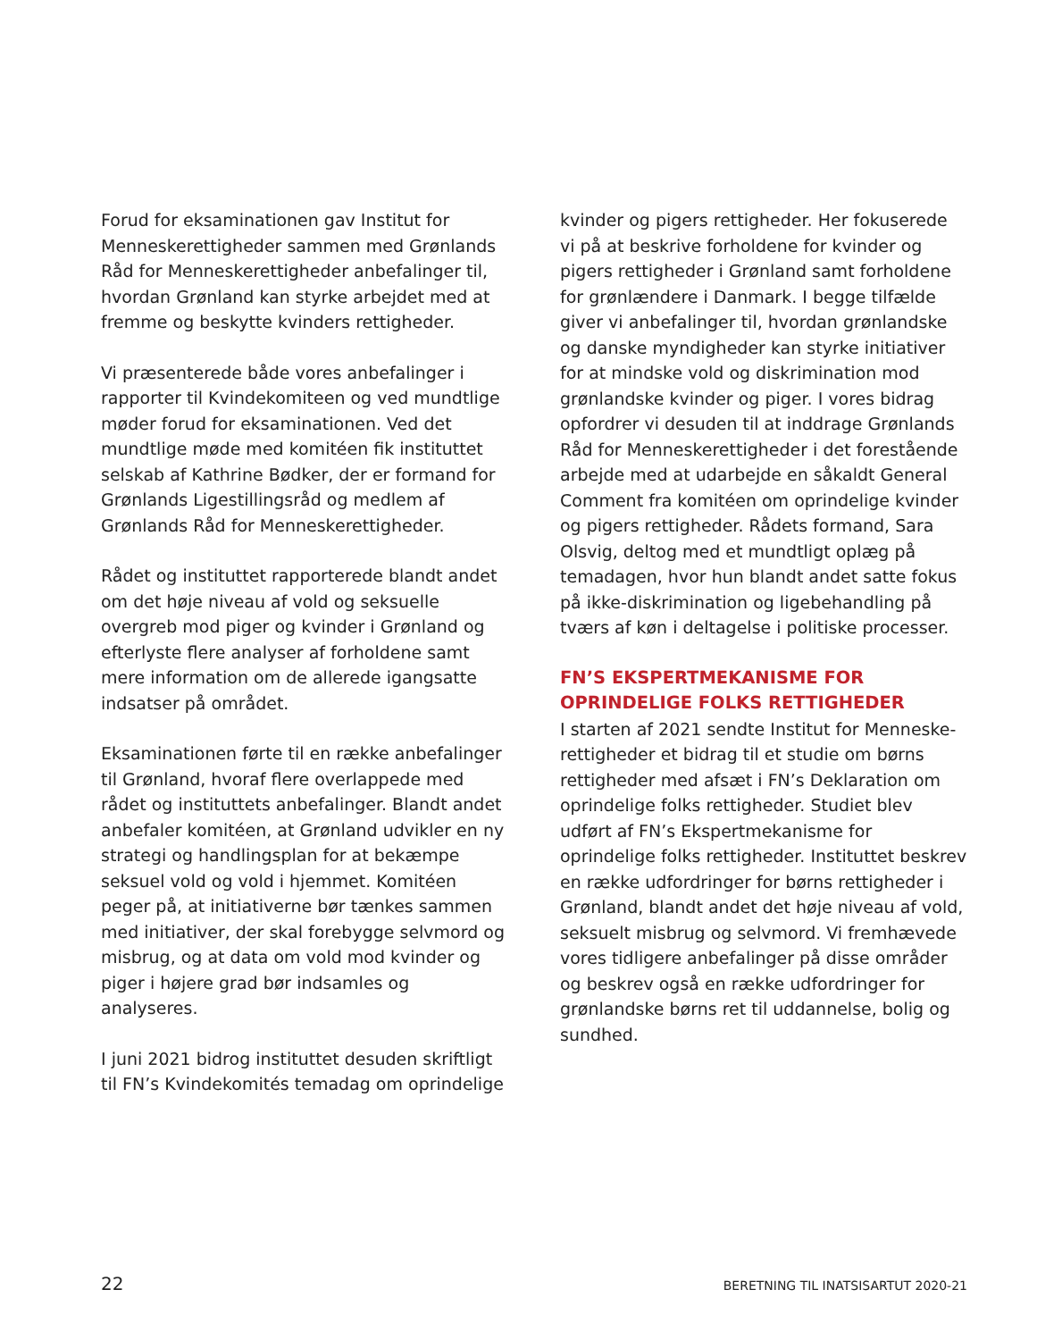Forud for eksaminationen gav Institut for Menneskerettigheder sammen med Grønlands Råd for Menneskerettigheder anbefalinger til, hvordan Grønland kan styrke arbejdet med at fremme og beskytte kvinders rettigheder.
Vi præsenterede både vores anbefalinger i rapporter til Kvindekomiteen og ved mundtlige møder forud for eksaminationen. Ved det mundtlige møde med komitéen fik instituttet selskab af Kathrine Bødker, der er formand for Grønlands Ligestillingsråd og medlem af Grønlands Råd for Menneskerettigheder.
Rådet og instituttet rapporterede blandt andet om det høje niveau af vold og seksuelle overgreb mod piger og kvinder i Grønland og efterlyste flere analyser af forholdene samt mere information om de allerede igangsatte indsatser på området.
Eksaminationen førte til en række anbefalinger til Grønland, hvoraf flere overlappede med rådet og instituttets anbefalinger. Blandt andet anbefaler komitéen, at Grønland udvikler en ny strategi og handlingsplan for at bekæmpe seksuel vold og vold i hjemmet. Komitéen peger på, at initiativerne bør tænkes sammen med initiativer, der skal forebygge selvmord og misbrug, og at data om vold mod kvinder og piger i højere grad bør indsamles og analyseres.
I juni 2021 bidrog instituttet desuden skriftligt til FN’s Kvindekomités temadag om oprindelige
kvinder og pigers rettigheder. Her fokuserede vi på at beskrive forholdene for kvinder og pigers rettigheder i Grønland samt forholdene for grønlændere i Danmark. I begge tilfælde giver vi anbefalinger til, hvordan grønlandske og danske myndigheder kan styrke initiativer for at mindske vold og diskrimination mod grønlandske kvinder og piger. I vores bidrag opfordrer vi desuden til at inddrage Grønlands Råd for Menneskerettigheder i det forestående arbejde med at udarbejde en såkaldt General Comment fra komitéen om oprindelige kvinder og pigers rettigheder. Rådets formand, Sara Olsvig, deltog med et mundtligt oplæg på temadagen, hvor hun blandt andet satte fokus på ikke-diskrimination og ligebehandling på tværs af køn i deltagelse i politiske processer.
FN’S EKSPERTMEKANISME FOR OPRINDELIGE FOLKS RETTIGHEDER
I starten af 2021 sendte Institut for Menneske-rettigheder et bidrag til et studie om børns rettigheder med afsæt i FN’s Deklaration om oprindelige folks rettigheder. Studiet blev udført af FN’s Ekspertmekanisme for oprindelige folks rettigheder. Instituttet beskrev en række udfordringer for børns rettigheder i Grønland, blandt andet det høje niveau af vold, seksuelt misbrug og selvmord. Vi fremhævede vores tidligere anbefalinger på disse områder og beskrev også en række udfordringer for grønlandske børns ret til uddannelse, bolig og sundhed.
22 BERETNING TIL INATSISARTUT 2020-21